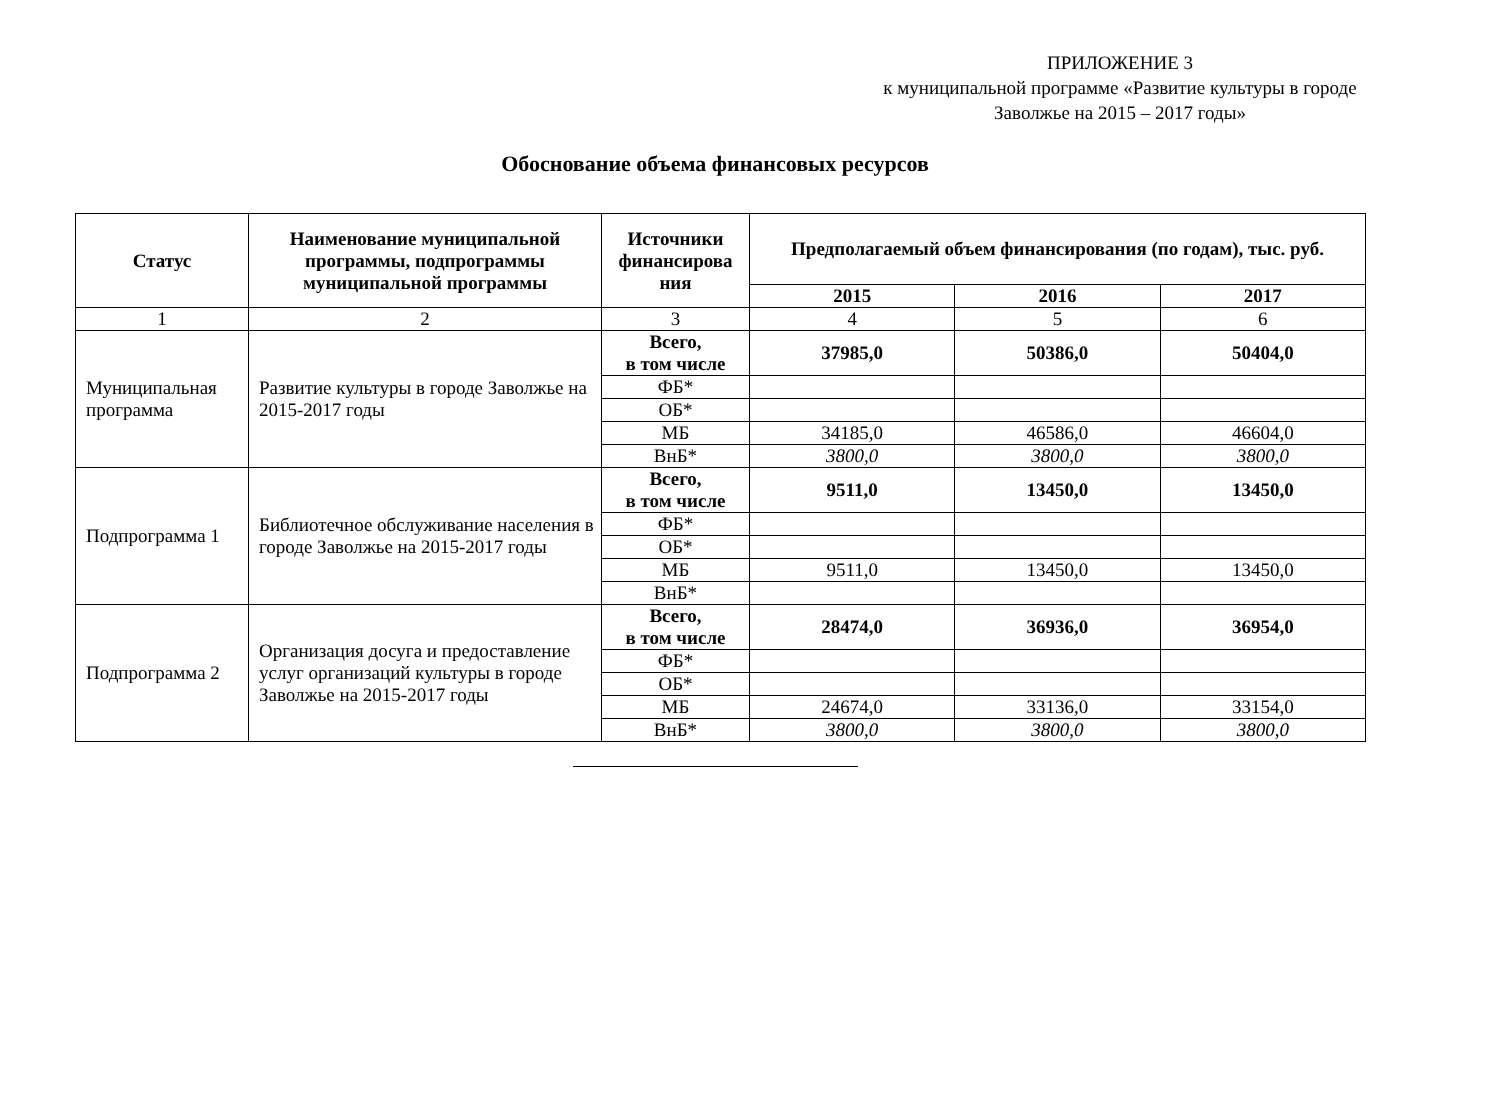ПРИЛОЖЕНИЕ 3
к муниципальной программе «Развитие культуры в городе Заволжье на 2015 – 2017 годы»
Обоснование объема финансовых ресурсов
| Статус | Наименование муниципальной программы, подпрограммы муниципальной программы | Источники финансирова ния | Предполагаемый объем финансирования (по годам), тыс. руб. | | |
| --- | --- | --- | --- | --- | --- |
| | | | 2015 | 2016 | 2017 |
| 1 | 2 | 3 | 4 | 5 | 6 |
| Муниципальная программа | Развитие культуры в городе Заволжье на 2015-2017 годы | Всего, в том числе | 37985,0 | 50386,0 | 50404,0 |
| | | ФБ* | | | |
| | | ОБ* | | | |
| | | МБ | 34185,0 | 46586,0 | 46604,0 |
| | | ВнБ* | 3800,0 | 3800,0 | 3800,0 |
| Подпрограмма 1 | Библиотечное обслуживание населения в городе Заволжье на 2015-2017 годы | Всего, в том числе | 9511,0 | 13450,0 | 13450,0 |
| | | ФБ* | | | |
| | | ОБ* | | | |
| | | МБ | 9511,0 | 13450,0 | 13450,0 |
| | | ВнБ* | | | |
| Подпрограмма 2 | Организация досуга и предоставление услуг организаций культуры в городе Заволжье на 2015-2017 годы | Всего, в том числе | 28474,0 | 36936,0 | 36954,0 |
| | | ФБ* | | | |
| | | ОБ* | | | |
| | | МБ | 24674,0 | 33136,0 | 33154,0 |
| | | ВнБ* | 3800,0 | 3800,0 | 3800,0 |